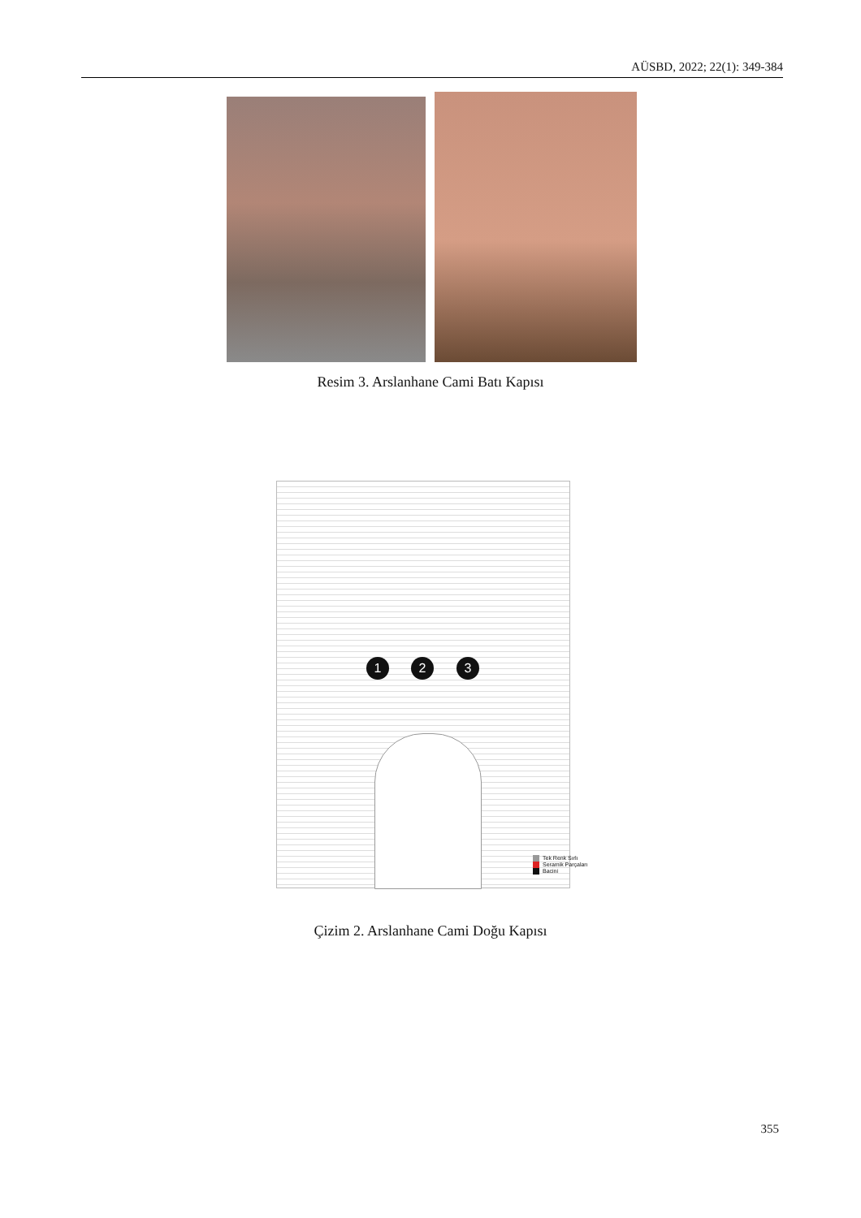AÜSBD, 2022; 22(1): 349-384
Resim 3. Arslanhane Cami Batı Kapısı
1 2 3
Tek Renk Sırlı
Seramik Parçaları
Bacini
Çizim 2. Arslanhane Cami Doğu Kapısı
355